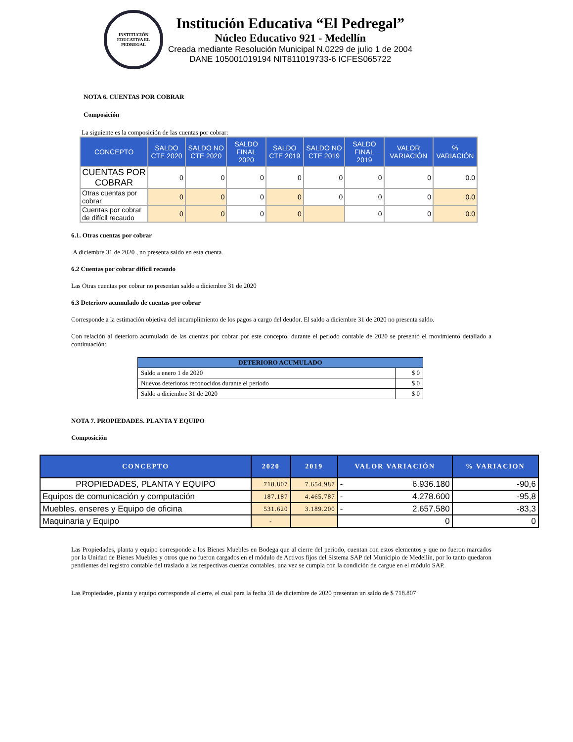INSTITUCIÓN EDUCATIVA EL PEDREGAL
Institución Educativa “El Pedregal”
Núcleo Educativo 921 - Medellín
Creada mediante Resolución Municipal N.0229 de julio 1 de 2004
DANE 105001019194 NIT811019733-6 ICFES065722
NOTA 6. CUENTAS POR COBRAR
Composición
La siguiente es la composición de las cuentas por cobrar:
| CONCEPTO | SALDO CTE 2020 | SALDO NO CTE 2020 | SALDO FINAL 2020 | SALDO CTE 2019 | SALDO NO CTE 2019 | SALDO FINAL 2019 | VALOR VARIACIÓN | % VARIACIÓN |
| --- | --- | --- | --- | --- | --- | --- | --- | --- |
| CUENTAS POR COBRAR | 0 | 0 | 0 | 0 | 0 | 0 | 0 | 0.0 |
| Otras cuentas por cobrar | 0 | 0 | 0 | 0 | 0 | 0 | 0 | 0.0 |
| Cuentas por cobrar de difícil recaudo | 0 | 0 | 0 | 0 | | 0 | 0 | 0.0 |
6.1. Otras cuentas por cobrar
A diciembre 31 de 2020 , no presenta saldo en esta cuenta.
6.2 Cuentas por cobrar difícil recaudo
Las Otras cuentas por cobrar no presentan saldo a diciembre 31 de 2020
6.3 Deterioro acumulado de cuentas por cobrar
Corresponde a la estimación objetiva del incumplimiento de los pagos a cargo del deudor. El saldo a diciembre 31 de 2020 no presenta saldo.
Con relación al deterioro acumulado de las cuentas por cobrar por este concepto, durante el periodo contable de 2020 se presentó el movimiento detallado a continuación:
| DETERIORO ACUMULADO | |
| --- | --- |
| Saldo a enero 1 de 2020 | $ 0 |
| Nuevos deterioros reconocidos durante el periodo | $ 0 |
| Saldo a diciembre 31 de 2020 | $ 0 |
NOTA 7. PROPIEDADES. PLANTA Y EQUIPO
Composición
| CONCEPTO | 2020 | 2019 | VALOR VARIACIÓN | % VARIACION |
| --- | --- | --- | --- | --- |
| PROPIEDADES, PLANTA Y EQUIPO | 718.807 | 7.654.987 | - 6.936.180 | -90,6 |
| Equipos de comunicación y computación | 187.187 | 4.465.787 | - 4.278.600 | -95,8 |
| Muebles. enseres y Equipo de oficina | 531.620 | 3.189.200 | - 2.657.580 | -83,3 |
| Maquinaria y Equipo | - | | 0 | 0 |
Las Propiedades, planta y equipo corresponde a los Bienes Muebles en Bodega que al cierre del periodo, cuentan con estos elementos y que no fueron marcados por la Unidad de Bienes Muebles y otros que no fueron cargados en el módulo de Activos fijos del Sistema SAP del Municipio de Medellín, por lo tanto quedaron pendientes del registro contable del traslado a las respectivas cuentas contables, una vez se cumpla con la condición de cargue en el módulo SAP.
Las Propiedades, planta y equipo corresponde al cierre, el cual para la fecha 31 de diciembre de 2020 presentan un saldo de $ 718.807